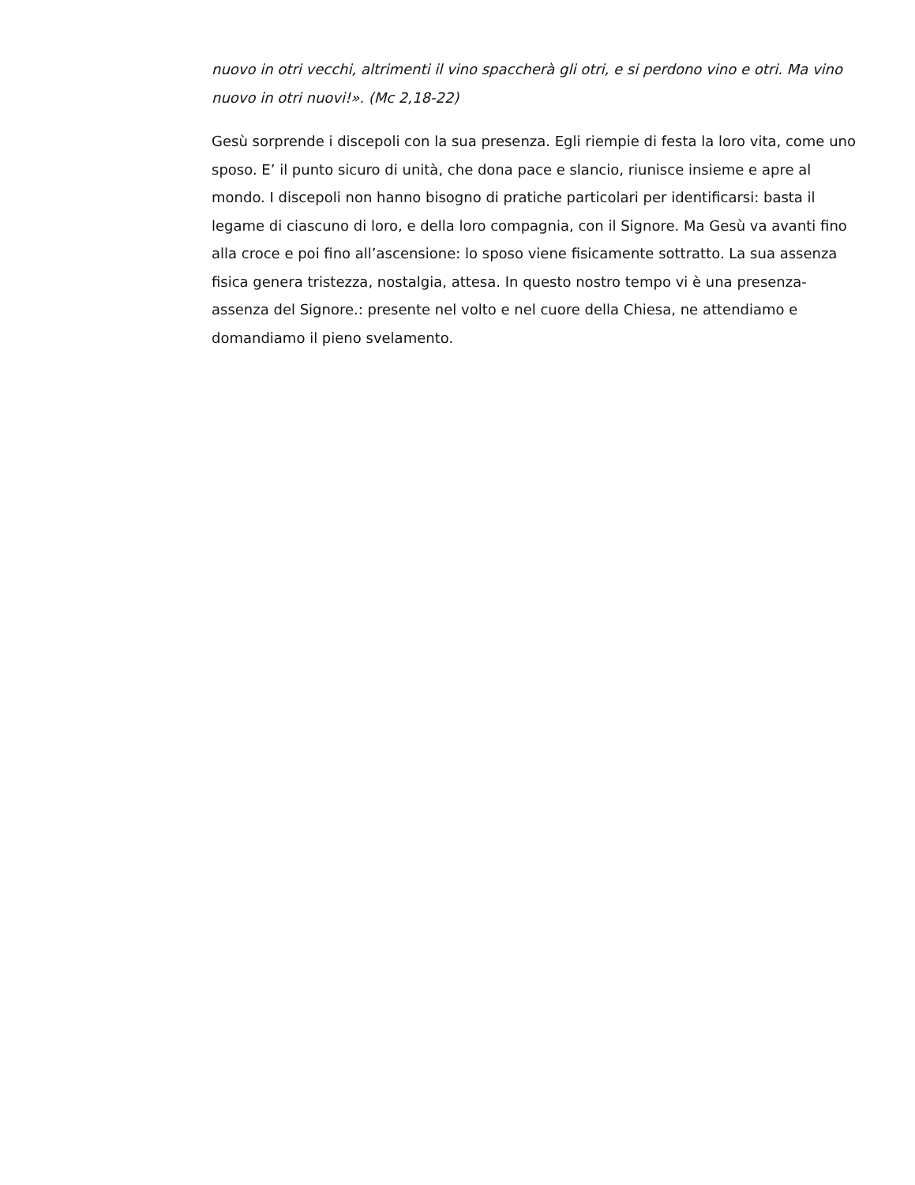nuovo in otri vecchi, altrimenti il vino spaccherà gli otri, e si perdono vino e otri. Ma vino nuovo in otri nuovi!». (Mc 2,18-22)
Gesù sorprende i discepoli con la sua presenza. Egli riempie di festa la loro vita, come uno sposo. E’ il punto sicuro di unità, che dona pace e slancio, riunisce insieme e apre al mondo. I discepoli non hanno bisogno di pratiche particolari per identificarsi: basta il legame di ciascuno di loro, e della loro compagnia, con il Signore. Ma Gesù va avanti fino alla croce e poi fino all’ascensione: lo sposo viene fisicamente sottratto. La sua assenza fisica genera tristezza, nostalgia, attesa. In questo nostro tempo vi è una presenza-assenza del Signore.: presente nel volto e nel cuore della Chiesa, ne attendiamo e domandiamo il pieno svelamento.